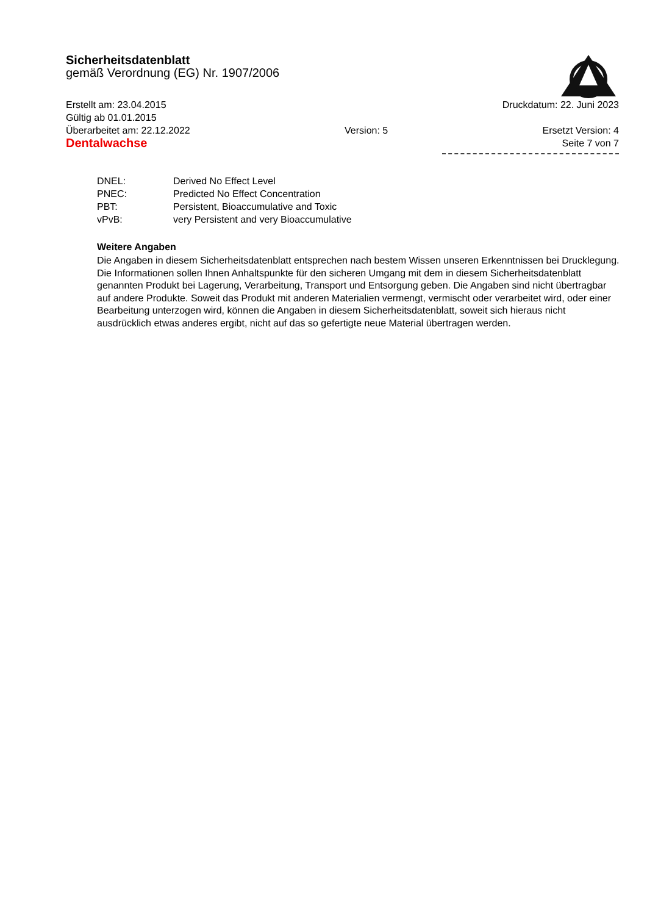Sicherheitsdatenblatt
gemäß Verordnung (EG) Nr. 1907/2006
Erstellt am: 23.04.2015 Druckdatum: 22. Juni 2023
Gültig ab 01.01.2015
Überarbeitet am: 22.12.2022 Version: 5 Ersetzt Version: 4
Dentalwachse Seite 7 von 7
DNEL: Derived No Effect Level
PNEC: Predicted No Effect Concentration
PBT: Persistent, Bioaccumulative and Toxic
vPvB: very Persistent and very Bioaccumulative
Weitere Angaben
Die Angaben in diesem Sicherheitsdatenblatt entsprechen nach bestem Wissen unseren Erkenntnissen bei Drucklegung. Die Informationen sollen Ihnen Anhaltspunkte für den sicheren Umgang mit dem in diesem Sicherheitsdatenblatt genannten Produkt bei Lagerung, Verarbeitung, Transport und Entsorgung geben. Die Angaben sind nicht übertragbar auf andere Produkte. Soweit das Produkt mit anderen Materialien vermengt, vermischt oder verarbeitet wird, oder einer Bearbeitung unterzogen wird, können die Angaben in diesem Sicherheitsdatenblatt, soweit sich hieraus nicht ausdrücklich etwas anderes ergibt, nicht auf das so gefertigte neue Material übertragen werden.